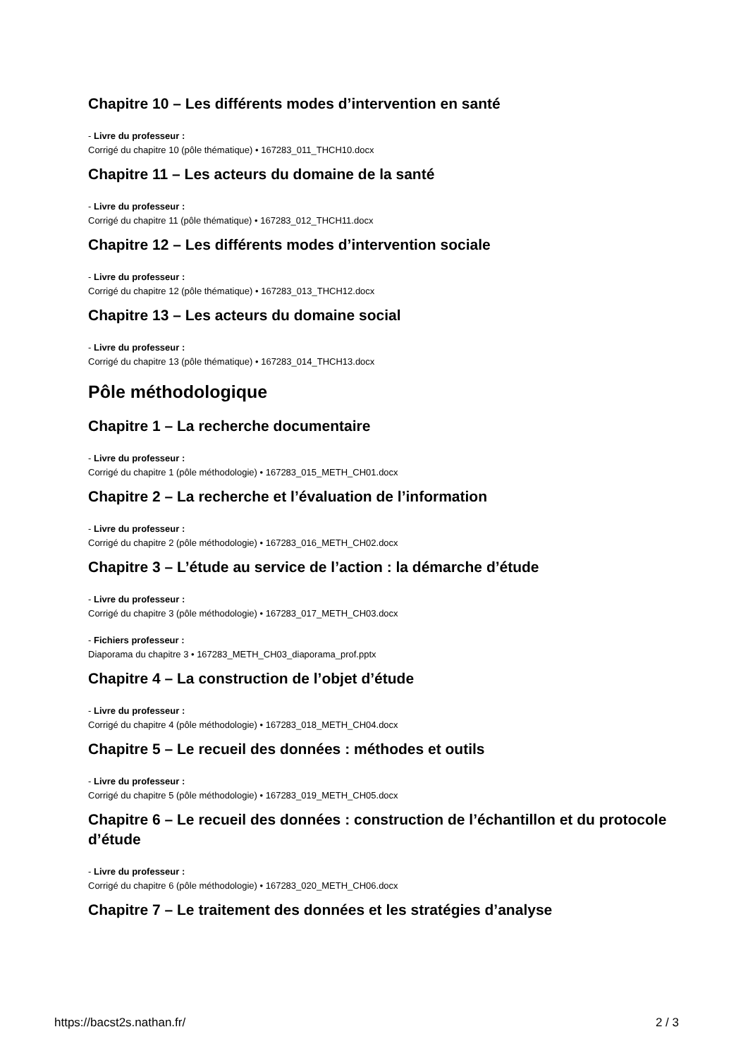Chapitre 10 – Les différents modes d’intervention en santé
- Livre du professeur :
Corrigé du chapitre 10 (pôle thématique) • 167283_011_THCH10.docx
Chapitre 11 – Les acteurs du domaine de la santé
- Livre du professeur :
Corrigé du chapitre 11 (pôle thématique) • 167283_012_THCH11.docx
Chapitre 12 – Les différents modes d’intervention sociale
- Livre du professeur :
Corrigé du chapitre 12 (pôle thématique) • 167283_013_THCH12.docx
Chapitre 13 – Les acteurs du domaine social
- Livre du professeur :
Corrigé du chapitre 13 (pôle thématique) • 167283_014_THCH13.docx
Pôle méthodologique
Chapitre 1 – La recherche documentaire
- Livre du professeur :
Corrigé du chapitre 1 (pôle méthodologie) • 167283_015_METH_CH01.docx
Chapitre 2 – La recherche et l’évaluation de l’information
- Livre du professeur :
Corrigé du chapitre 2 (pôle méthodologie) • 167283_016_METH_CH02.docx
Chapitre 3 – L’étude au service de l’action : la démarche d’étude
- Livre du professeur :
Corrigé du chapitre 3 (pôle méthodologie) • 167283_017_METH_CH03.docx
- Fichiers professeur :
Diaporama du chapitre 3 • 167283_METH_CH03_diaporama_prof.pptx
Chapitre 4 – La construction de l’objet d’étude
- Livre du professeur :
Corrigé du chapitre 4 (pôle méthodologie) • 167283_018_METH_CH04.docx
Chapitre 5 – Le recueil des données : méthodes et outils
- Livre du professeur :
Corrigé du chapitre 5 (pôle méthodologie) • 167283_019_METH_CH05.docx
Chapitre 6 – Le recueil des données : construction de l’échantillon et du protocole d’étude
- Livre du professeur :
Corrigé du chapitre 6 (pôle méthodologie) • 167283_020_METH_CH06.docx
Chapitre 7 – Le traitement des données et les stratégies d’analyse
https://bacst2s.nathan.fr/ 2 / 3